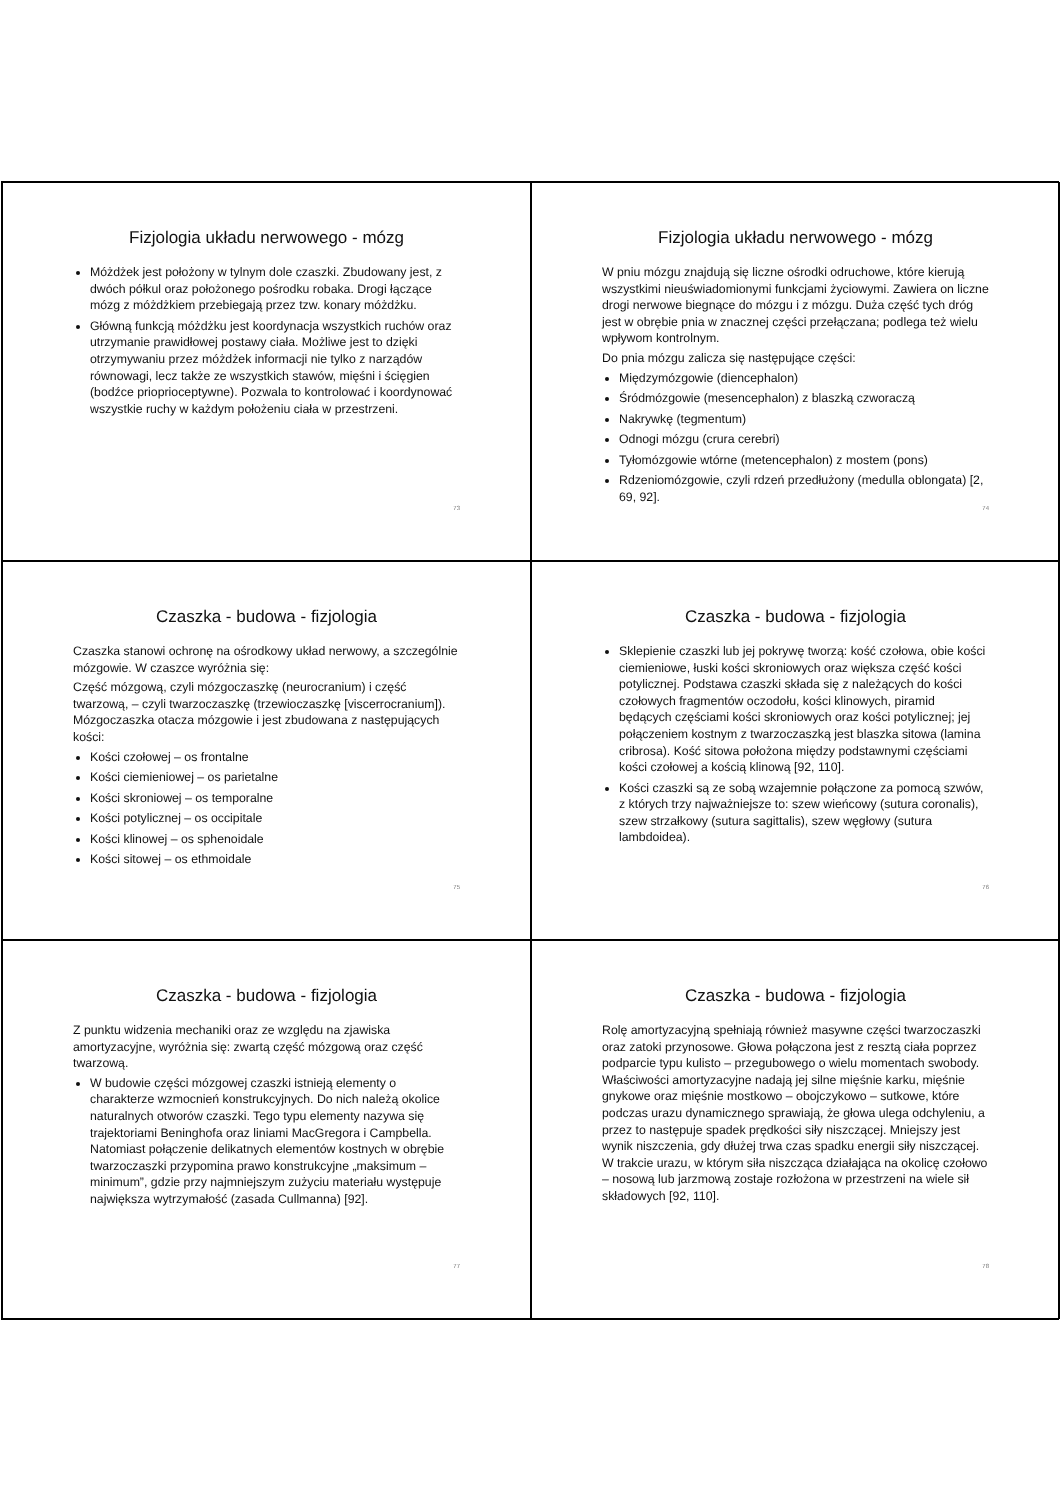Fizjologia układu nerwowego - mózg
Móżdżek jest położony w tylnym dole czaszki. Zbudowany jest, z dwóch półkul oraz położonego pośrodku robaka. Drogi łączące mózg z móżdżkiem przebiegają przez tzw. konary móżdżku.
Główną funkcją móżdżku jest koordynacja wszystkich ruchów oraz utrzymanie prawidłowej postawy ciała. Możliwe jest to dzięki otrzymywaniu przez móżdżek informacji nie tylko z narządów równowagi, lecz także ze wszystkich stawów, mięśni i ścięgien (bodźce prioprioceptywne). Pozwala to kontrolować i koordynować wszystkie ruchy w każdym położeniu ciała w przestrzeni.
73
Fizjologia układu nerwowego - mózg
W pniu mózgu znajdują się liczne ośrodki odruchowe, które kierują wszystkimi nieuświadomionymi funkcjami życiowymi. Zawiera on liczne drogi nerwowe biegnące do mózgu i z mózgu. Duża część tych dróg jest w obrębie pnia w znacznej części przełączana; podlega też wielu wpływom kontrolnym.
Do pnia mózgu zalicza się następujące części:
Międzymózgowie (diencephalon)
Śródmózgowie (mesencephalon) z blaszką czworaczą
Nakrywkę (tegmentum)
Odnogi mózgu (crura cerebri)
Tyłomózgowie wtórne (metencephalon) z mostem (pons)
Rdzeniomózgowie, czyli rdzeń przedłużony (medulla oblongata) [2, 69, 92].
74
Czaszka - budowa - fizjologia
Czaszka stanowi ochronę na ośrodkowy układ nerwowy, a szczególnie mózgowie. W czaszce wyróżnia się:
Część mózgową, czyli mózgoczaszkę (neurocranium) i część twarzową, – czyli twarzoczaszkę (trzewioczaszkę [viscerrocranium]). Mózgoczaszka otacza mózgowie i jest zbudowana z następujących kości:
Kości czołowej – os frontalne
Kości ciemieniowej – os parietalne
Kości skroniowej – os temporalne
Kości potylicznej – os occipitale
Kości klinowej – os sphenoidale
Kości sitowej – os ethmoidale
75
Czaszka - budowa - fizjologia
Sklepienie czaszki lub jej pokrywę tworzą: kość czołowa, obie kości ciemieniowe, łuski kości skroniowych oraz większa część kości potylicznej. Podstawa czaszki składa się z należących do kości czołowych fragmentów oczodołu, kości klinowych, piramid będących częściami kości skroniowych oraz kości potylicznej; jej połączeniem kostnym z twarzoczaszką jest blaszka sitowa (lamina cribrosa). Kość sitowa położona między podstawnymi częściami kości czołowej a kością klinową [92, 110].
Kości czaszki są ze sobą wzajemnie połączone za pomocą szwów, z których trzy najważniejsze to: szew wieńcowy (sutura coronalis), szew strzałkowy (sutura sagittalis), szew węgłowy (sutura lambdoidea).
76
Czaszka - budowa - fizjologia
Z punktu widzenia mechaniki oraz ze względu na zjawiska amortyzacyjne, wyróżnia się: zwartą część mózgową oraz część twarzową.
W budowie części mózgowej czaszki istnieją elementy o charakterze wzmocnień konstrukcyjnych. Do nich należą okolice naturalnych otworów czaszki. Tego typu elementy nazywa się trajektoriami Beninghofa oraz liniami MacGregora i Campbella. Natomiast połączenie delikatnych elementów kostnych w obrębie twarzoczaszki przypomina prawo konstrukcyjne „maksimum – minimum”, gdzie przy najmniejszym zużyciu materiału występuje największa wytrzymałość (zasada Cullmanna) [92].
77
Czaszka - budowa - fizjologia
Rolę amortyzacyjną spełniają również masywne części twarzoczaszki oraz zatoki przynosowe. Głowa połączona jest z resztą ciała poprzez podparcie typu kulisto – przegubowego o wielu momentach swobody. Właściwości amortyzacyjne nadają jej silne mięśnie karku, mięśnie gnykowe oraz mięśnie mostkowo – obojczykowo – sutkowe, które podczas urazu dynamicznego sprawiają, że głowa ulega odchyleniu, a przez to następuje spadek prędkości siły niszczącej. Mniejszy jest wynik niszczenia, gdy dłużej trwa czas spadku energii siły niszczącej. W trakcie urazu, w którym siła niszcząca działająca na okolicę czołowo – nosową lub jarzmową zostaje rozłożona w przestrzeni na wiele sił składowych [92, 110].
78